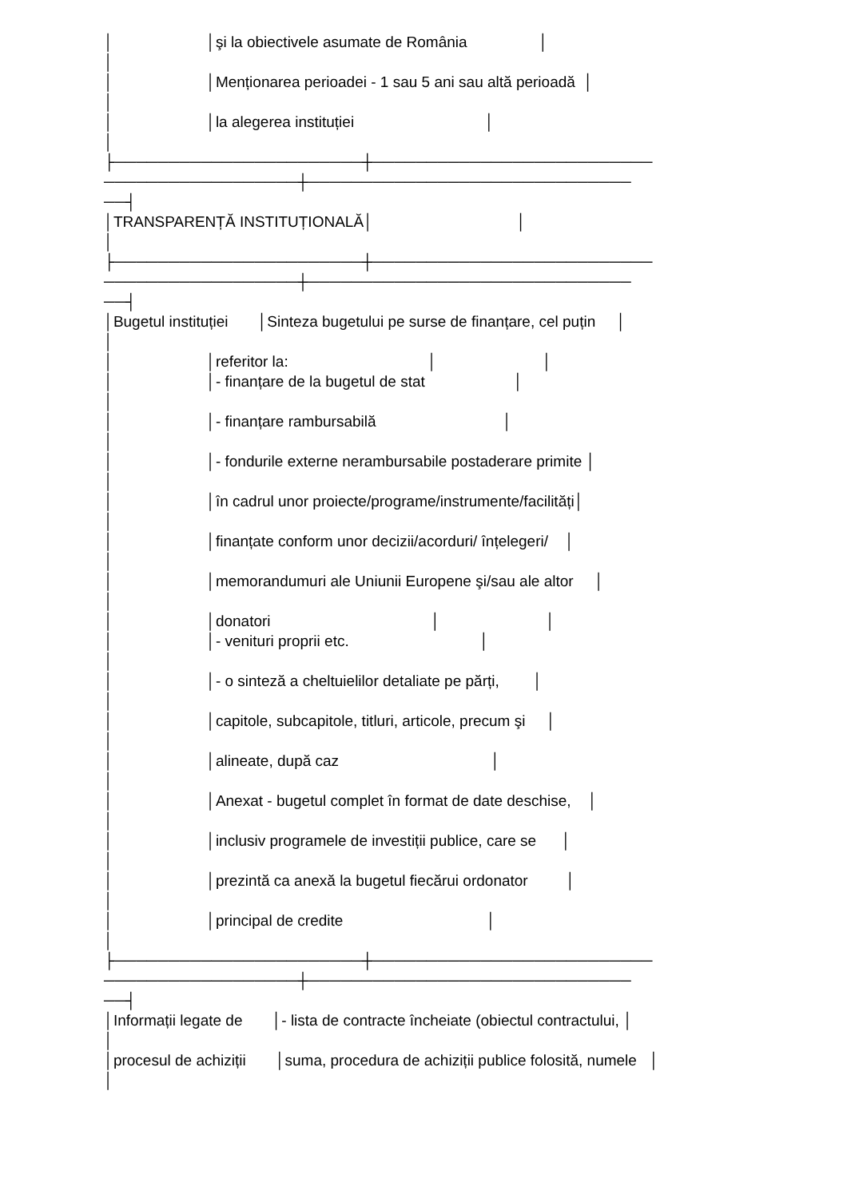│ │şi la obiectivele asumate de România │
│
│ │Menționarea perioadei - 1 sau 5 ani sau altă perioadă │
│
│ │la alegerea instituției │
│
├───────────────────────┼──────────────────────────
──────────────────┼──────────────────────────────
──┤
│TRANSPARENȚĂ INSTITUȚIONALĂ│ │
│
├───────────────────────┼──────────────────────────
──────────────────┼──────────────────────────────
──┤
│Bugetul instituției │Sinteza bugetului pe surse de finanțare, cel puțin │
│
│ │referitor la: │ │
│ │- finanțare de la bugetul de stat │
│
│ │- finanțare rambursabilă │
│
│ │- fondurile externe nerambursabile postaderare primite │
│
│ │în cadrul unor proiecte/programe/instrumente/facilități│
│
│ │finanțate conform unor decizii/acorduri/ înțelegeri/ │
│
│ │memorandumuri ale Uniunii Europene şi/sau ale altor │
│
│ │donatori │ │
│ │- venituri proprii etc. │
│
│ │- o sinteză a cheltuielilor detaliate pe părți, │
│
│ │capitole, subcapitole, titluri, articole, precum şi │
│
│ │alineate, după caz │
│
│ │Anexat - bugetul complet în format de date deschise, │
│
│ │inclusiv programele de investiții publice, care se │
│
│ │prezintă ca anexă la bugetul fiecărui ordonator │
│
│ │principal de credite │
│
├───────────────────────┼──────────────────────────
──────────────────┼──────────────────────────────
──┤
│Informații legate de │- lista de contracte încheiate (obiectul contractului, │
│
│procesul de achiziții │suma, procedura de achiziții publice folosită, numele │
│